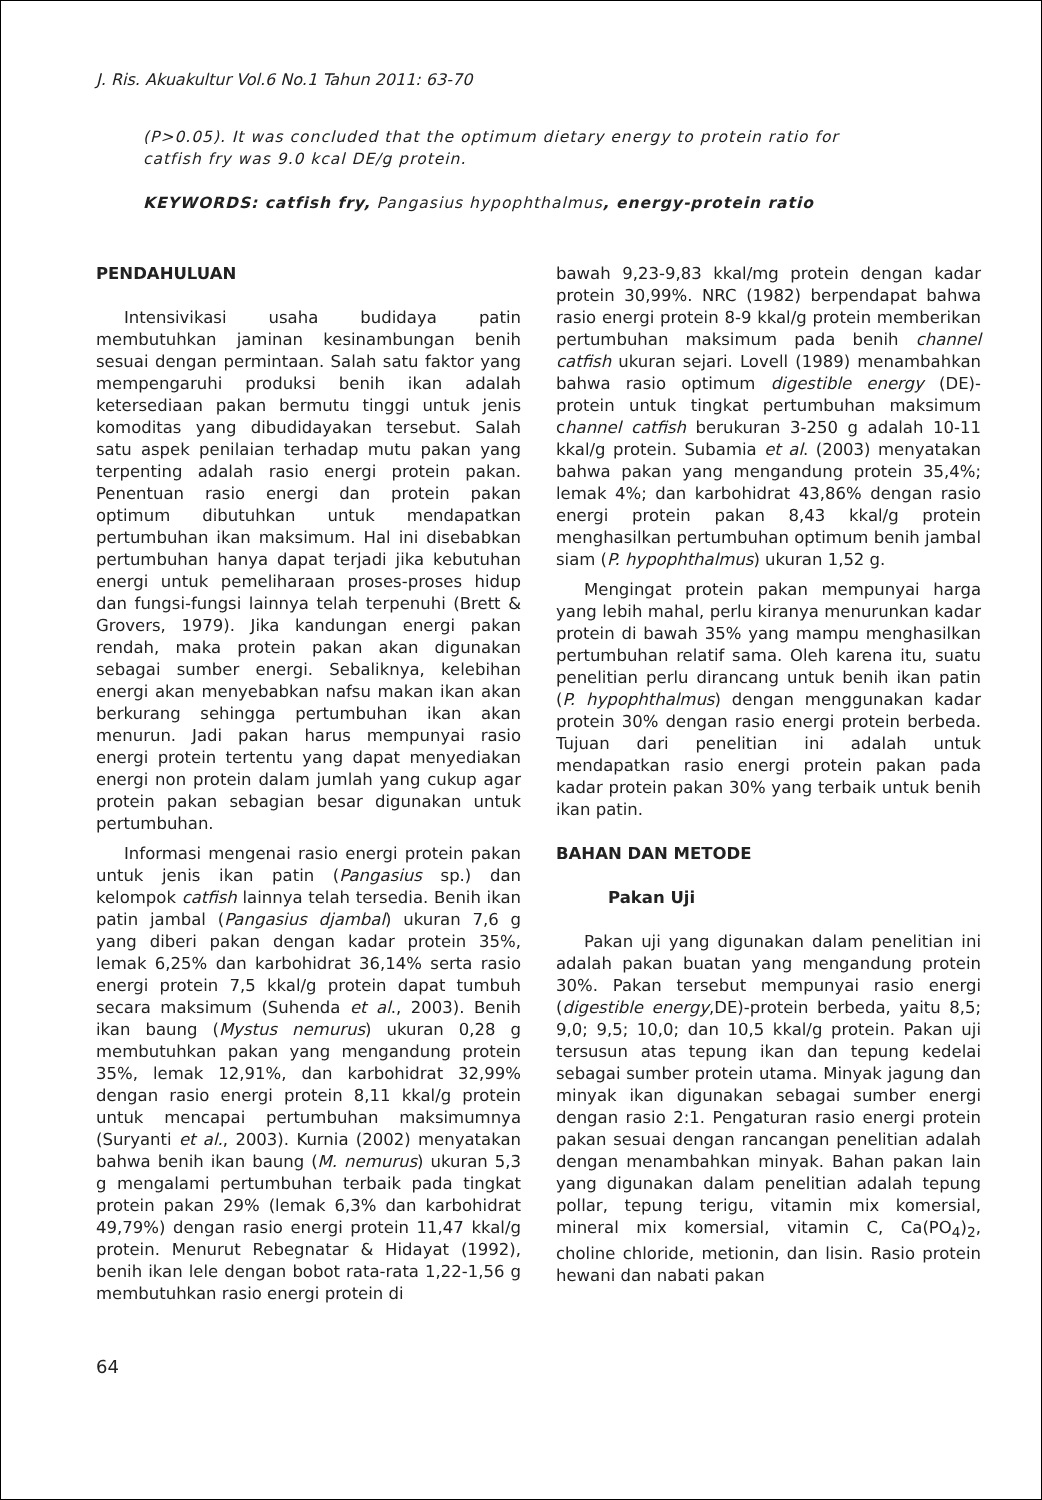J. Ris. Akuakultur Vol.6 No.1 Tahun 2011: 63-70
(P>0.05). It was concluded that the optimum dietary energy to protein ratio for catfish fry was 9.0 kcal DE/g protein.
KEYWORDS: catfish fry, Pangasius hypophthalmus, energy-protein ratio
PENDAHULUAN
Intensivikasi usaha budidaya patin membutuhkan jaminan kesinambungan benih sesuai dengan permintaan. Salah satu faktor yang mempengaruhi produksi benih ikan adalah ketersediaan pakan bermutu tinggi untuk jenis komoditas yang dibudidayakan tersebut. Salah satu aspek penilaian terhadap mutu pakan yang terpenting adalah rasio energi protein pakan. Penentuan rasio energi dan protein pakan optimum dibutuhkan untuk mendapatkan pertumbuhan ikan maksimum. Hal ini disebabkan pertumbuhan hanya dapat terjadi jika kebutuhan energi untuk pemeliharaan proses-proses hidup dan fungsi-fungsi lainnya telah terpenuhi (Brett & Grovers, 1979). Jika kandungan energi pakan rendah, maka protein pakan akan digunakan sebagai sumber energi. Sebaliknya, kelebihan energi akan menyebabkan nafsu makan ikan akan berkurang sehingga pertumbuhan ikan akan menurun. Jadi pakan harus mempunyai rasio energi protein tertentu yang dapat menyediakan energi non protein dalam jumlah yang cukup agar protein pakan sebagian besar digunakan untuk pertumbuhan.
Informasi mengenai rasio energi protein pakan untuk jenis ikan patin (Pangasius sp.) dan kelompok catfish lainnya telah tersedia. Benih ikan patin jambal (Pangasius djambal) ukuran 7,6 g yang diberi pakan dengan kadar protein 35%, lemak 6,25% dan karbohidrat 36,14% serta rasio energi protein 7,5 kkal/g protein dapat tumbuh secara maksimum (Suhenda et al., 2003). Benih ikan baung (Mystus nemurus) ukuran 0,28 g membutuhkan pakan yang mengandung protein 35%, lemak 12,91%, dan karbohidrat 32,99% dengan rasio energi protein 8,11 kkal/g protein untuk mencapai pertumbuhan maksimumnya (Suryanti et al., 2003). Kurnia (2002) menyatakan bahwa benih ikan baung (M. nemurus) ukuran 5,3 g mengalami pertumbuhan terbaik pada tingkat protein pakan 29% (lemak 6,3% dan karbohidrat 49,79%) dengan rasio energi protein 11,47 kkal/g protein. Menurut Rebegnatar & Hidayat (1992), benih ikan lele dengan bobot rata-rata 1,22-1,56 g membutuhkan rasio energi protein di
bawah 9,23-9,83 kkal/mg protein dengan kadar protein 30,99%. NRC (1982) berpendapat bahwa rasio energi protein 8-9 kkal/g protein memberikan pertumbuhan maksimum pada benih channel catfish ukuran sejari. Lovell (1989) menambahkan bahwa rasio optimum digestible energy (DE)-protein untuk tingkat pertumbuhan maksimum channel catfish berukuran 3-250 g adalah 10-11 kkal/g protein. Subamia et al. (2003) menyatakan bahwa pakan yang mengandung protein 35,4%; lemak 4%; dan karbohidrat 43,86% dengan rasio energi protein pakan 8,43 kkal/g protein menghasilkan pertumbuhan optimum benih jambal siam (P. hypophthalmus) ukuran 1,52 g.
Mengingat protein pakan mempunyai harga yang lebih mahal, perlu kiranya menurunkan kadar protein di bawah 35% yang mampu menghasilkan pertumbuhan relatif sama. Oleh karena itu, suatu penelitian perlu dirancang untuk benih ikan patin (P. hypophthalmus) dengan menggunakan kadar protein 30% dengan rasio energi protein berbeda. Tujuan dari penelitian ini adalah untuk mendapatkan rasio energi protein pakan pada kadar protein pakan 30% yang terbaik untuk benih ikan patin.
BAHAN DAN METODE
Pakan Uji
Pakan uji yang digunakan dalam penelitian ini adalah pakan buatan yang mengandung protein 30%. Pakan tersebut mempunyai rasio energi (digestible energy,DE)-protein berbeda, yaitu 8,5; 9,0; 9,5; 10,0; dan 10,5 kkal/g protein. Pakan uji tersusun atas tepung ikan dan tepung kedelai sebagai sumber protein utama. Minyak jagung dan minyak ikan digunakan sebagai sumber energi dengan rasio 2:1. Pengaturan rasio energi protein pakan sesuai dengan rancangan penelitian adalah dengan menambahkan minyak. Bahan pakan lain yang digunakan dalam penelitian adalah tepung pollar, tepung terigu, vitamin mix komersial, mineral mix komersial, vitamin C, Ca(PO<sub>4</sub>)<sub>2</sub>, choline chloride, metionin, dan lisin. Rasio protein hewani dan nabati pakan
64